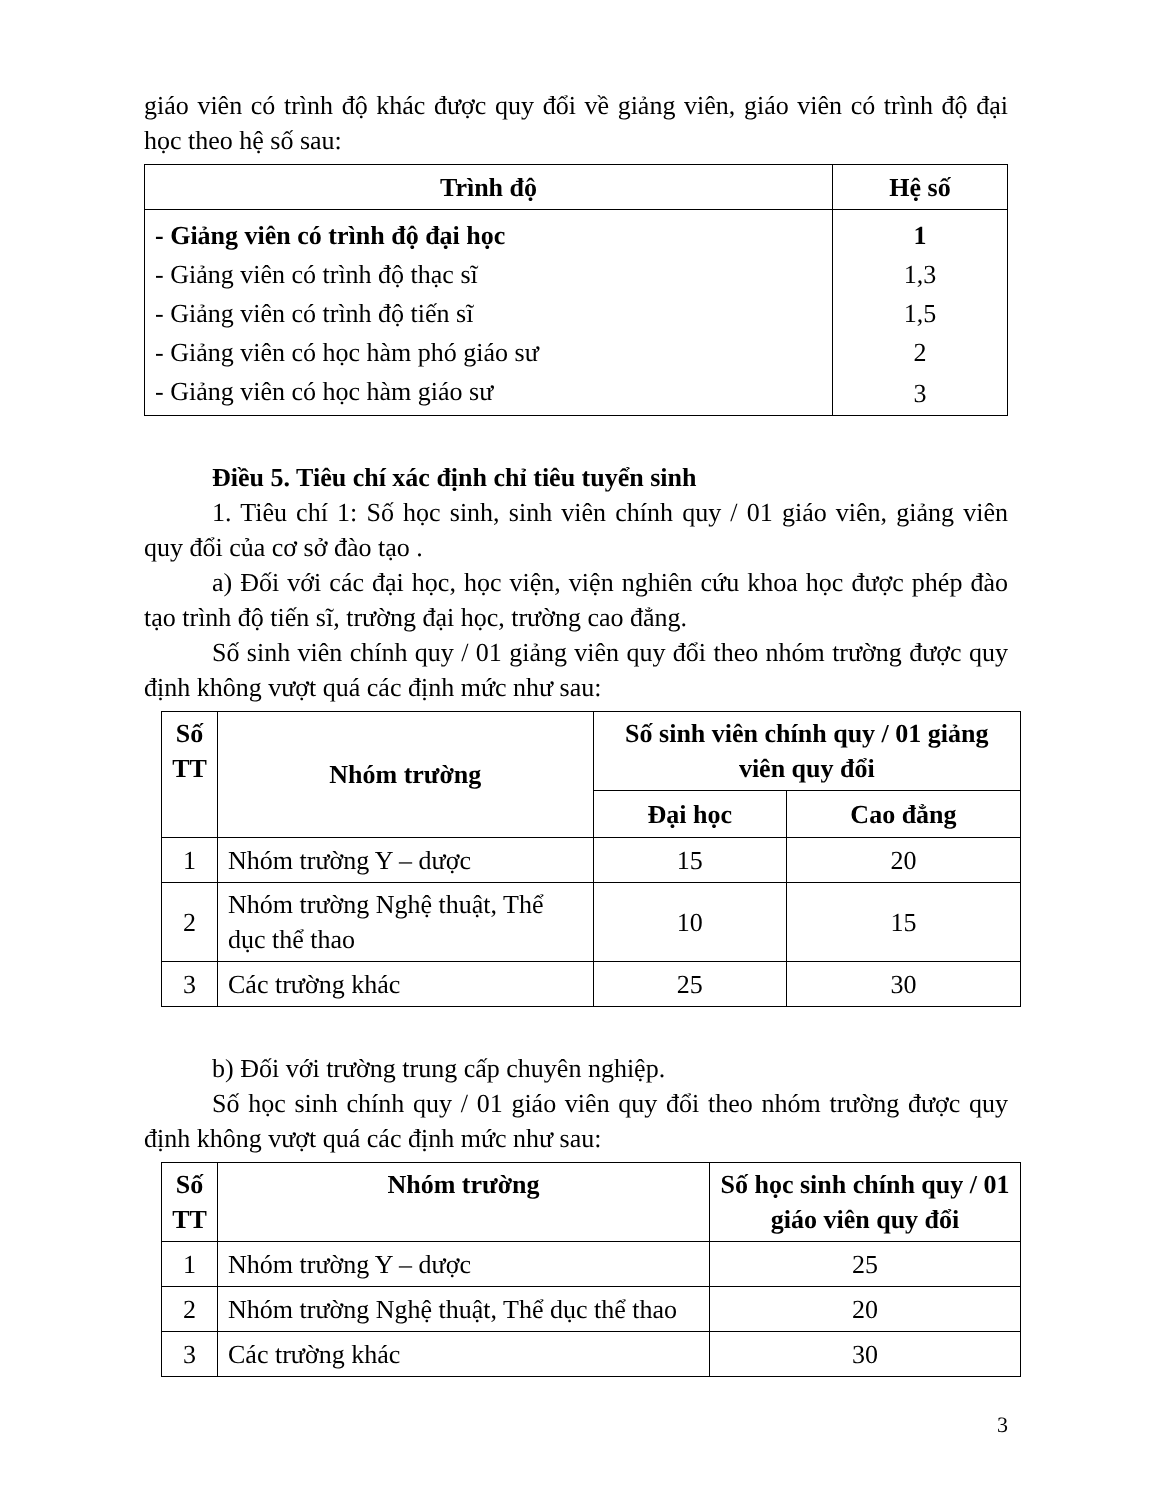giáo viên có trình độ khác được quy đổi về giảng viên, giáo viên có trình độ đại học theo hệ số sau:
| Trình độ | Hệ số |
| --- | --- |
| - Giảng viên có trình độ đại học | 1 |
| - Giảng viên có trình độ thạc sĩ | 1,3 |
| - Giảng viên có trình độ tiến sĩ | 1,5 |
| - Giảng viên có học hàm phó giáo sư | 2 |
| - Giảng viên có học hàm giáo sư | 3 |
Điều 5. Tiêu chí xác định chỉ tiêu tuyển sinh
1. Tiêu chí 1: Số học sinh, sinh viên chính quy / 01 giáo viên, giảng viên quy đổi của cơ sở đào tạo .
a) Đối với các đại học, học viện, viện nghiên cứu khoa học được phép đào tạo trình độ tiến sĩ, trường đại học, trường cao đẳng.
Số sinh viên chính quy / 01 giảng viên quy đổi theo nhóm trường được quy định không vượt quá các định mức như sau:
| Số TT | Nhóm trường | Số sinh viên chính quy / 01 giảng viên quy đổi | |
| --- | --- | --- | --- |
| | | Đại học | Cao đẳng |
| 1 | Nhóm trường Y – dược | 15 | 20 |
| 2 | Nhóm trường Nghệ thuật, Thể dục thể thao | 10 | 15 |
| 3 | Các trường khác | 25 | 30 |
b) Đối với trường trung cấp chuyên nghiệp.
Số học sinh chính quy / 01 giáo viên quy đổi theo nhóm trường được quy định không vượt quá các định mức như sau:
| Số TT | Nhóm trường | Số học sinh chính quy / 01 giáo viên quy đổi |
| --- | --- | --- |
| 1 | Nhóm trường Y – dược | 25 |
| 2 | Nhóm trường Nghệ thuật, Thể dục thể thao | 20 |
| 3 | Các trường khác | 30 |
3